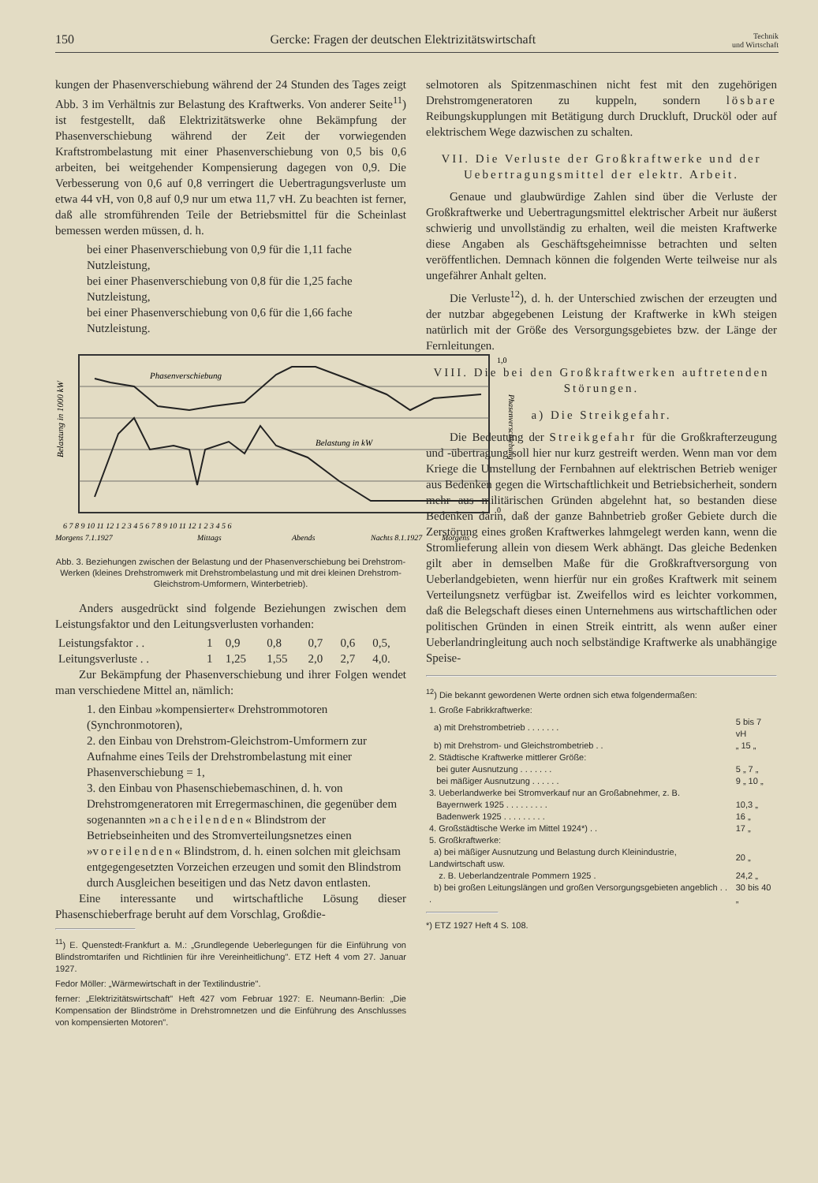150 Gercke: Fragen der deutschen Elektrizitätswirtschaft Technik
und Wirtschaft
kungen der Phasenverschiebung während der 24 Stunden des Tages zeigt Abb. 3 im Verhältnis zur Belastung des Kraftwerks. Von anderer Seite<sup>11</sup>) ist festgestellt, daß Elektrizitätswerke ohne Bekämpfung der Phasenverschiebung während der Zeit der vorwiegenden Kraftstrombelastung mit einer Phasenverschiebung von 0,5 bis 0,6 arbeiten, bei weitgehender Kompensierung dagegen von 0,9. Die Verbesserung von 0,6 auf 0,8 verringert die Uebertragungsverluste um etwa 44 vH, von 0,8 auf 0,9 nur um etwa 11,7 vH. Zu beachten ist ferner, daß alle stromführenden Teile der Betriebsmittel für die Scheinlast bemessen werden müssen, d. h.
bei einer Phasenverschiebung von 0,9 für die 1,11 fache Nutzleistung,
bei einer Phasenverschiebung von 0,8 für die 1,25 fache Nutzleistung,
bei einer Phasenverschiebung von 0,6 für die 1,66 fache Nutzleistung.
Phasenverschiebung
Belastung in kW
Belastung in 1000 kW
6 7 8 9 10 11 12 1 2 3 4 5 6 7 8 9 10 11 12 1 2 3 4 5 6
Morgens 7.1.1927
Mittags
Abends
Nachts 8.1.1927
Morgens
1,0
0
Phasenverschiebung
Abb. 3. Beziehungen zwischen der Belastung und der Phasenverschiebung bei Drehstrom-Werken (kleines Drehstromwerk mit Drehstrombelastung und mit drei kleinen Drehstrom-Gleichstrom-Umformern, Winterbetrieb).
Anders ausgedrückt sind folgende Beziehungen zwischen dem Leistungsfaktor und den Leitungsverlusten vorhanden:
| Leistungsfaktor . . | 1 | 0,9 | 0,8 | 0,7 | 0,6 | 0,5, |
| Leitungsverluste . . | 1 | 1,25 | 1,55 | 2,0 | 2,7 | 4,0. |
Zur Bekämpfung der Phasenverschiebung und ihrer Folgen wendet man verschiedene Mittel an, nämlich:
1. den Einbau »kompensierter« Drehstrommotoren (Synchronmotoren),
2. den Einbau von Drehstrom-Gleichstrom-Umformern zur Aufnahme eines Teils der Drehstrombelastung mit einer Phasenverschiebung = 1,
3. den Einbau von Phasenschiebemaschinen, d. h. von Drehstromgeneratoren mit Erregermaschinen, die gegenüber dem sogenannten »nacheilenden« Blindstrom der Betriebseinheiten und des Stromverteilungsnetzes einen »voreilenden« Blindstrom, d. h. einen solchen mit gleichsam entgegengesetzten Vorzeichen erzeugen und somit den Blindstrom durch Ausgleichen beseitigen und das Netz davon entlasten.
Eine interessante und wirtschaftliche Lösung dieser Phasenschieberfrage beruht auf dem Vorschlag, Großdie-
<sup>11</sup>) E. Quenstedt-Frankfurt a. M.: „Grundlegende Ueberlegungen für die Einführung von Blindstromtarifen und Richtlinien für ihre Vereinheitlichung". ETZ Heft 4 vom 27. Januar 1927.
Fedor Möller: „Wärmewirtschaft in der Textilindustrie".
ferner: „Elektrizitätswirtschaft" Heft 427 vom Februar 1927: E. Neumann-Berlin: „Die Kompensation der Blindströme in Drehstromnetzen und die Einführung des Anschlusses von kompensierten Motoren".
selmotoren als Spitzenmaschinen nicht fest mit den zugehörigen Drehstromgeneratoren zu kuppeln, sondern lösbare Reibungskupplungen mit Betätigung durch Druckluft, Drucköl oder auf elektrischem Wege dazwischen zu schalten.
VII. Die Verluste der Großkraftwerke und der Uebertragungsmittel der elektr. Arbeit.
Genaue und glaubwürdige Zahlen sind über die Verluste der Großkraftwerke und Uebertragungsmittel elektrischer Arbeit nur äußerst schwierig und unvollständig zu erhalten, weil die meisten Kraftwerke diese Angaben als Geschäftsgeheimnisse betrachten und selten veröffentlichen. Demnach können die folgenden Werte teilweise nur als ungefährer Anhalt gelten.
Die Verluste<sup>12</sup>), d. h. der Unterschied zwischen der erzeugten und der nutzbar abgegebenen Leistung der Kraftwerke in kWh steigen natürlich mit der Größe des Versorgungsgebietes bzw. der Länge der Fernleitungen.
VIII. Die bei den Großkraftwerken auftretenden Störungen.
a) Die Streikgefahr.
Die Bedeutung der Streikgefahr für die Großkrafterzeugung und -übertragung soll hier nur kurz gestreift werden. Wenn man vor dem Kriege die Umstellung der Fernbahnen auf elektrischen Betrieb weniger aus Bedenken gegen die Wirtschaftlichkeit und Betriebsicherheit, sondern mehr aus militärischen Gründen abgelehnt hat, so bestanden diese Bedenken darin, daß der ganze Bahnbetrieb großer Gebiete durch die Zerstörung eines großen Kraftwerkes lahmgelegt werden kann, wenn die Stromlieferung allein von diesem Werk abhängt. Das gleiche Bedenken gilt aber in demselben Maße für die Großkraftversorgung von Ueberlandgebieten, wenn hierfür nur ein großes Kraftwerk mit seinem Verteilungsnetz verfügbar ist. Zweifellos wird es leichter vorkommen, daß die Belegschaft dieses einen Unternehmens aus wirtschaftlichen oder politischen Gründen in einen Streik eintritt, als wenn außer einer Ueberlandringleitung auch noch selbständige Kraftwerke als unabhängige Speise-
<sup>12</sup>) Die bekannt gewordenen Werte ordnen sich etwa folgendermaßen:
| 1. Große Fabrikkraftwerke: | |
| a) mit Drehstrombetrieb . . . . . . . | 5 bis 7 vH |
| b) mit Drehstrom- und Gleichstrombetrieb . . | „ 15 „ |
| 2. Städtische Kraftwerke mittlerer Größe: | |
| bei guter Ausnutzung . . . . . . . | 5 „ 7 „ |
| bei mäßiger Ausnutzung . . . . . . | 9 „ 10 „ |
| 3. Ueberlandwerke bei Stromverkauf nur an Großabnehmer, z. B. | |
| Bayernwerk 1925 . . . . . . . . . | 10,3 „ |
| Badenwerk 1925 . . . . . . . . . | 16 „ |
| 4. Großstädtische Werke im Mittel 1924*) . . | 17 „ |
| 5. Großkraftwerke: | |
| a) bei mäßiger Ausnutzung und Belastung durch Kleinindustrie, Landwirtschaft usw. | 20 „ |
| z. B. Ueberlandzentrale Pommern 1925 . | 24,2 „ |
| b) bei großen Leitungslängen und großen Versorgungsgebieten angeblich . . . | 30 bis 40 „ |
*) ETZ 1927 Heft 4 S. 108.